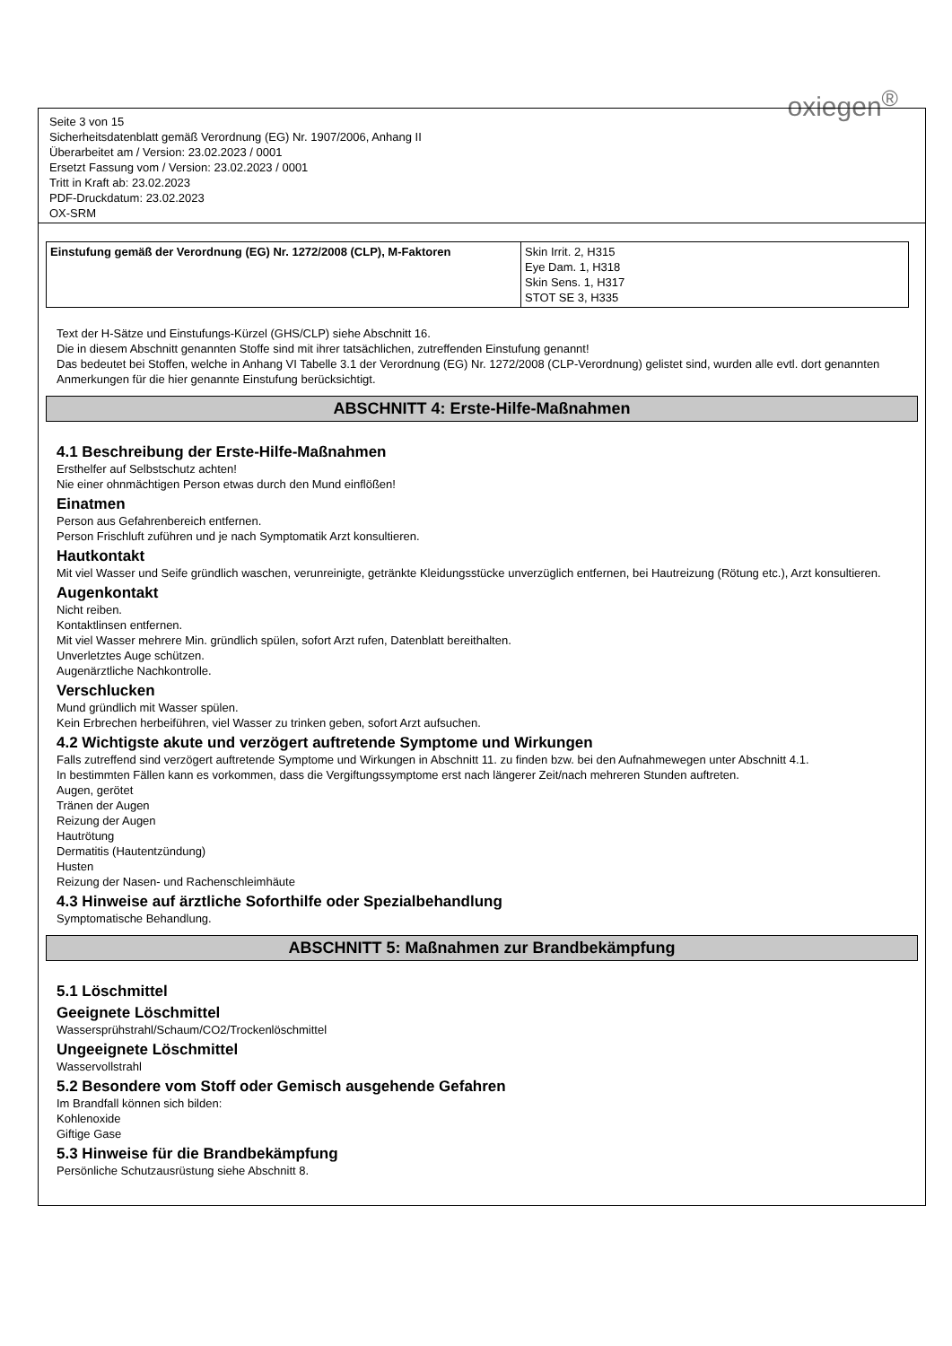oxiegen<sup>®</sup>
Seite 3 von 15
Sicherheitsdatenblatt gemäß Verordnung (EG) Nr. 1907/2006, Anhang II
Überarbeitet am / Version: 23.02.2023 / 0001
Ersetzt Fassung vom / Version: 23.02.2023 / 0001
Tritt in Kraft ab: 23.02.2023
PDF-Druckdatum: 23.02.2023
OX-SRM
| Einstufung gemäß der Verordnung (EG) Nr. 1272/2008 (CLP), M-Faktoren | Skin Irrit. 2, H315 Eye Dam. 1, H318 Skin Sens. 1, H317 STOT SE 3, H335 |
Text der H-Sätze und Einstufungs-Kürzel (GHS/CLP) siehe Abschnitt 16.
Die in diesem Abschnitt genannten Stoffe sind mit ihrer tatsächlichen, zutreffenden Einstufung genannt!
Das bedeutet bei Stoffen, welche in Anhang VI Tabelle 3.1 der Verordnung (EG) Nr. 1272/2008 (CLP-Verordnung) gelistet sind, wurden alle evtl. dort genannten Anmerkungen für die hier genannte Einstufung berücksichtigt.
ABSCHNITT 4: Erste-Hilfe-Maßnahmen
4.1 Beschreibung der Erste-Hilfe-Maßnahmen
Ersthelfer auf Selbstschutz achten!
Nie einer ohnmächtigen Person etwas durch den Mund einflößen!
Einatmen
Person aus Gefahrenbereich entfernen.
Person Frischluft zuführen und je nach Symptomatik Arzt konsultieren.
Hautkontakt
Mit viel Wasser und Seife gründlich waschen, verunreinigte, getränkte Kleidungsstücke unverzüglich entfernen, bei Hautreizung (Rötung etc.), Arzt konsultieren.
Augenkontakt
Nicht reiben.
Kontaktlinsen entfernen.
Mit viel Wasser mehrere Min. gründlich spülen, sofort Arzt rufen, Datenblatt bereithalten.
Unverletztes Auge schützen.
Augenärztliche Nachkontrolle.
Verschlucken
Mund gründlich mit Wasser spülen.
Kein Erbrechen herbeiführen, viel Wasser zu trinken geben, sofort Arzt aufsuchen.
4.2 Wichtigste akute und verzögert auftretende Symptome und Wirkungen
Falls zutreffend sind verzögert auftretende Symptome und Wirkungen in Abschnitt 11. zu finden bzw. bei den Aufnahmewegen unter Abschnitt 4.1.
In bestimmten Fällen kann es vorkommen, dass die Vergiftungssymptome erst nach längerer Zeit/nach mehreren Stunden auftreten.
Augen, gerötet
Tränen der Augen
Reizung der Augen
Hautrötung
Dermatitis (Hautentzündung)
Husten
Reizung der Nasen- und Rachenschleimhäute
4.3 Hinweise auf ärztliche Soforthilfe oder Spezialbehandlung
Symptomatische Behandlung.
ABSCHNITT 5: Maßnahmen zur Brandbekämpfung
5.1 Löschmittel
Geeignete Löschmittel
Wassersprühstrahl/Schaum/CO2/Trockenlöschmittel
Ungeeignete Löschmittel
Wasservollstrahl
5.2 Besondere vom Stoff oder Gemisch ausgehende Gefahren
Im Brandfall können sich bilden:
Kohlenoxide
Giftige Gase
5.3 Hinweise für die Brandbekämpfung
Persönliche Schutzausrüstung siehe Abschnitt 8.